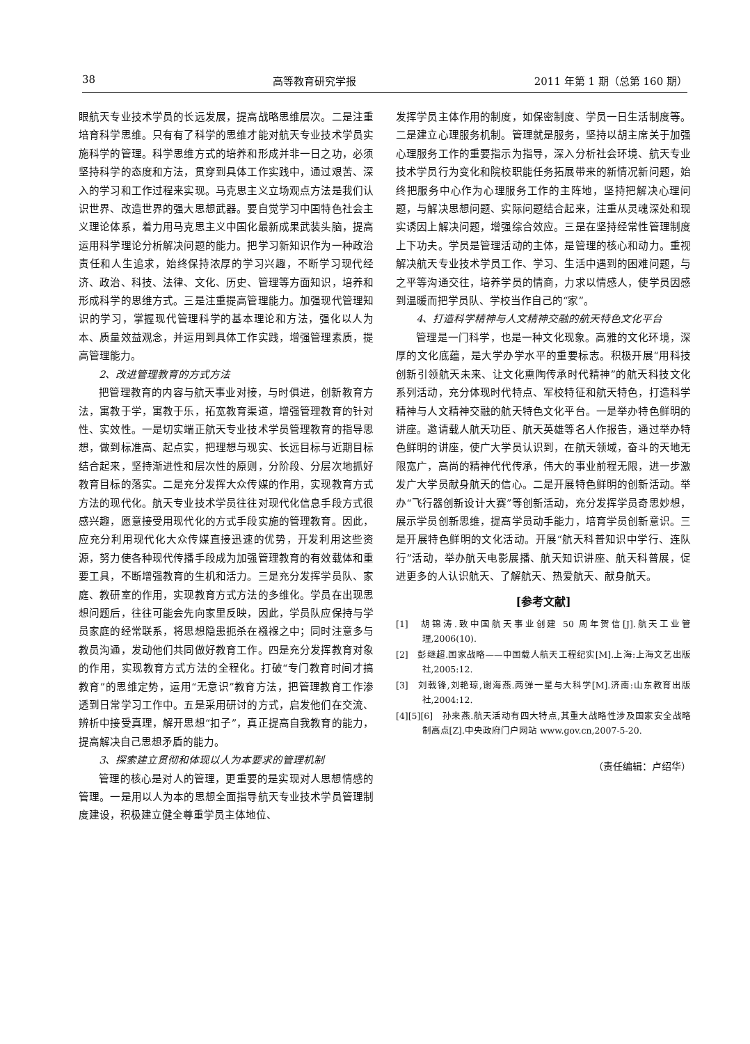38 高等教育研究学报 2011 年第 1 期（总第 160 期）
眼航天专业技术学员的长远发展，提高战略思维层次。二是注重培育科学思维。只有有了科学的思维才能对航天专业技术学员实施科学的管理。科学思维方式的培养和形成并非一日之功，必须坚持科学的态度和方法，贯穿到具体工作实践中，通过艰苦、深入的学习和工作过程来实现。马克思主义立场观点方法是我们认识世界、改造世界的强大思想武器。要自觉学习中国特色社会主义理论体系，着力用马克思主义中国化最新成果武装头脑，提高运用科学理论分析解决问题的能力。把学习新知识作为一种政治责任和人生追求，始终保持浓厚的学习兴趣，不断学习现代经济、政治、科技、法律、文化、历史、管理等方面知识，培养和形成科学的思维方式。三是注重提高管理能力。加强现代管理知识的学习，掌握现代管理科学的基本理论和方法，强化以人为本、质量效益观念，并运用到具体工作实践，增强管理素质，提高管理能力。
2、改进管理教育的方式方法
把管理教育的内容与航天事业对接，与时俱进，创新教育方法，寓教于学，寓教于乐，拓宽教育渠道，增强管理教育的针对性、实效性。一是切实端正航天专业技术学员管理教育的指导思想，做到标准高、起点实，把理想与现实、长远目标与近期目标结合起来，坚持渐进性和层次性的原则，分阶段、分层次地抓好教育目标的落实。二是充分发挥大众传媒的作用，实现教育方式方法的现代化。航天专业技术学员往往对现代化信息手段方式很感兴趣，愿意接受用现代化的方式手段实施的管理教育。因此，应充分利用现代化大众传媒直接迅速的优势，开发利用这些资源，努力使各种现代传播手段成为加强管理教育的有效载体和重要工具，不断增强教育的生机和活力。三是充分发挥学员队、家庭、教研室的作用，实现教育方式方法的多维化。学员在出现思想问题后，往往可能会先向家里反映，因此，学员队应保持与学员家庭的经常联系，将思想隐患扼杀在襁褓之中；同时注意多与教员沟通，发动他们共同做好教育工作。四是充分发挥教育对象的作用，实现教育方式方法的全程化。打破“专门教育时间才搞教育”的思维定势，运用“无意识”教育方法，把管理教育工作渗透到日常学习工作中。五是采用研讨的方式，启发他们在交流、辨析中接受真理，解开思想“扣子”，真正提高自我教育的能力，提高解决自己思想矛盾的能力。
3、探索建立贯彻和体现以人为本要求的管理机制
管理的核心是对人的管理，更重要的是实现对人思想情感的管理。一是用以人为本的思想全面指导航天专业技术学员管理制度建设，积极建立健全尊重学员主体地位、
发挥学员主体作用的制度，如保密制度、学员一日生活制度等。二是建立心理服务机制。管理就是服务，坚持以胡主席关于加强心理服务工作的重要指示为指导，深入分析社会环境、航天专业技术学员行为变化和院校职能任务拓展带来的新情况新问题，始终把服务中心作为心理服务工作的主阵地，坚持把解决心理问题，与解决思想问题、实际问题结合起来，注重从灵魂深处和现实诱因上解决问题，增强综合效应。三是在坚持经常性管理制度上下功夫。学员是管理活动的主体，是管理的核心和动力。重视解决航天专业技术学员工作、学习、生活中遇到的困难问题，与之平等沟通交往，培养学员的情商，力求以情感人，使学员因感到温暖而把学员队、学校当作自己的“家”。
4、打造科学精神与人文精神交融的航天特色文化平台
管理是一门科学，也是一种文化现象。高雅的文化环境，深厚的文化底蕴，是大学办学水平的重要标志。积极开展“用科技创新引领航天未来、让文化熏陶传承时代精神”的航天科技文化系列活动，充分体现时代特点、军校特征和航天特色，打造科学精神与人文精神交融的航天特色文化平台。一是举办特色鲜明的讲座。邀请载人航天功臣、航天英雄等名人作报告，通过举办特色鲜明的讲座，使广大学员认识到，在航天领域，奋斗的天地无限宽广，高尚的精神代代传承，伟大的事业前程无限，进一步激发广大学员献身航天的信心。二是开展特色鲜明的创新活动。举办“飞行器创新设计大赛”等创新活动，充分发挥学员奇思妙想，展示学员创新思维，提高学员动手能力，培育学员创新意识。三是开展特色鲜明的文化活动。开展“航天科普知识中学行、连队行”活动，举办航天电影展播、航天知识讲座、航天科普展，促进更多的人认识航天、了解航天、热爱航天、献身航天。
[参考文献]
[1]　胡锦涛.致中国航天事业创建 50 周年贺信[J].航天工业管理,2006(10).
[2]　彭继超.国家战略——中国载人航天工程纪实[M].上海:上海文艺出版社,2005:12.
[3]　刘戟锋,刘艳琼,谢海燕.两弹一星与大科学[M].济南:山东教育出版社,2004:12.
[4][5][6]　孙来燕.航天活动有四大特点,其重大战略性涉及国家安全战略制高点[Z].中央政府门户网站 www.gov.cn,2007-5-20.
（责任编辑：卢绍华）